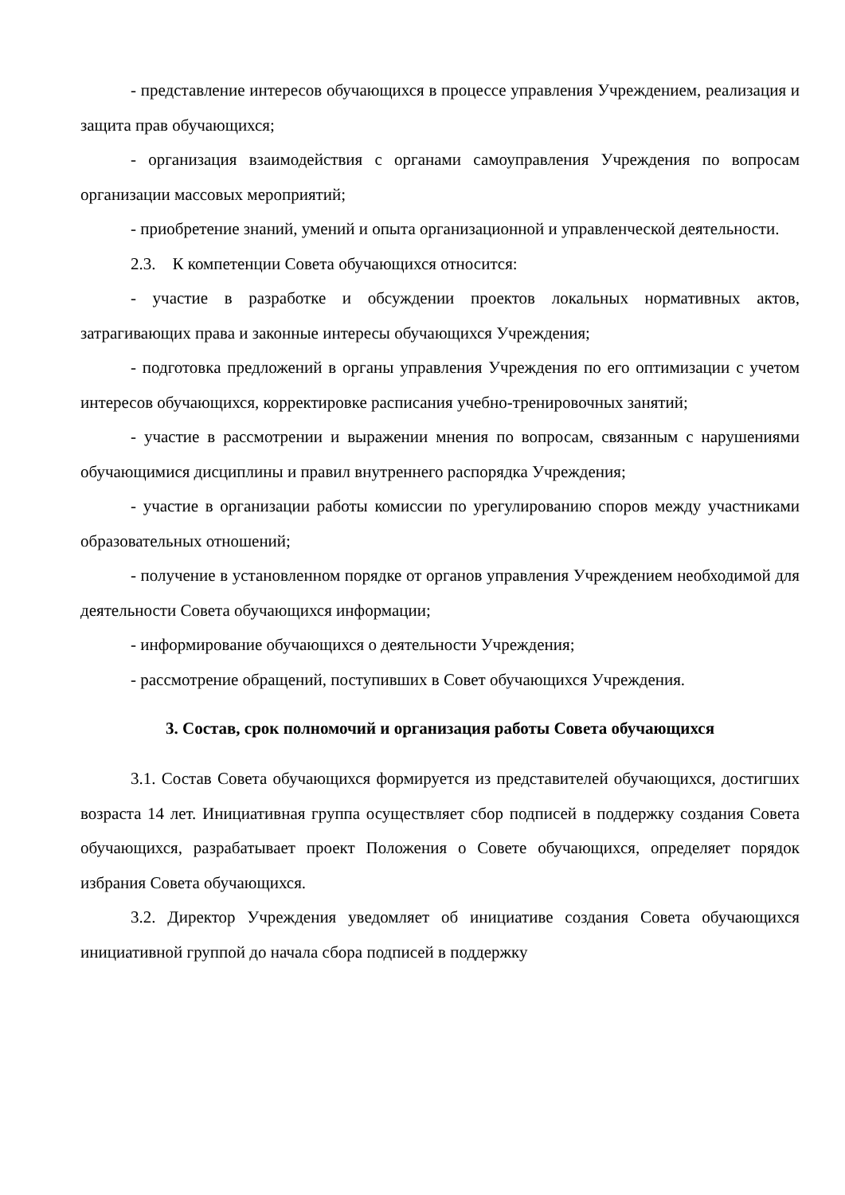- представление интересов обучающихся в процессе управления Учреждением, реализация и защита прав обучающихся;
- организация взаимодействия с органами самоуправления Учреждения по вопросам организации массовых мероприятий;
- приобретение знаний, умений и опыта организационной и управленческой деятельности.
2.3. К компетенции Совета обучающихся относится:
- участие в разработке и обсуждении проектов локальных нормативных актов, затрагивающих права и законные интересы обучающихся Учреждения;
- подготовка предложений в органы управления Учреждения по его оптимизации с учетом интересов обучающихся, корректировке расписания учебно-тренировочных занятий;
- участие в рассмотрении и выражении мнения по вопросам, связанным с нарушениями обучающимися дисциплины и правил внутреннего распорядка Учреждения;
- участие в организации работы комиссии по урегулированию споров между участниками образовательных отношений;
- получение в установленном порядке от органов управления Учреждением необходимой для деятельности Совета обучающихся информации;
- информирование обучающихся о деятельности Учреждения;
- рассмотрение обращений, поступивших в Совет обучающихся Учреждения.
3. Состав, срок полномочий и организация работы Совета обучающихся
3.1. Состав Совета обучающихся формируется из представителей обучающихся, достигших возраста 14 лет. Инициативная группа осуществляет сбор подписей в поддержку создания Совета обучающихся, разрабатывает проект Положения о Совете обучающихся, определяет порядок избрания Совета обучающихся.
3.2. Директор Учреждения уведомляет об инициативе создания Совета обучающихся инициативной группой до начала сбора подписей в поддержку